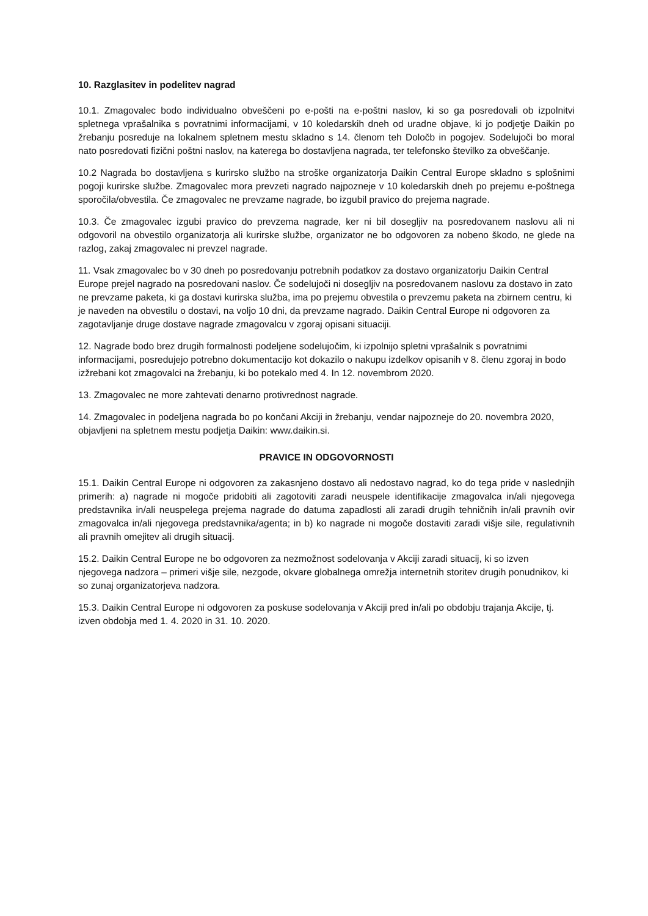10. Razglasitev in podelitev nagrad
10.1. Zmagovalec bodo individualno obveščeni po e-pošti na e-poštni naslov, ki so ga posredovali ob izpolnitvi spletnega vprašalnika s povratnimi informacijami, v 10 koledarskih dneh od uradne objave, ki jo podjetje Daikin po žrebanju posreduje na lokalnem spletnem mestu skladno s 14. členom teh Določb in pogojev. Sodelujoči bo moral nato posredovati fizični poštni naslov, na katerega bo dostavljena nagrada, ter telefonsko številko za obveščanje.
10.2 Nagrada bo dostavljena s kurirsko službo na stroške organizatorja Daikin Central Europe skladno s splošnimi pogoji kurirske službe. Zmagovalec mora prevzeti nagrado najpozneje v 10 koledarskih dneh po prejemu e-poštnega sporočila/obvestila. Če zmagovalec ne prevzame nagrade, bo izgubil pravico do prejema nagrade.
10.3. Če zmagovalec izgubi pravico do prevzema nagrade, ker ni bil dosegljiv na posredovanem naslovu ali ni odgovoril na obvestilo organizatorja ali kurirske službe, organizator ne bo odgovoren za nobeno škodo, ne glede na razlog, zakaj zmagovalec ni prevzel nagrade.
11. Vsak zmagovalec bo v 30 dneh po posredovanju potrebnih podatkov za dostavo organizatorju Daikin Central Europe prejel nagrado na posredovani naslov. Če sodelujoči ni dosegljiv na posredovanem naslovu za dostavo in zato ne prevzame paketa, ki ga dostavi kurirska služba, ima po prejemu obvestila o prevzemu paketa na zbirnem centru, ki je naveden na obvestilu o dostavi, na voljo 10 dni, da prevzame nagrado. Daikin Central Europe ni odgovoren za zagotavljanje druge dostave nagrade zmagovalcu v zgoraj opisani situaciji.
12. Nagrade bodo brez drugih formalnosti podeljene sodelujočim, ki izpolnijo spletni vprašalnik s povratnimi informacijami, posredujejo potrebno dokumentacijo kot dokazilo o nakupu izdelkov opisanih v 8. členu zgoraj in bodo izžrebani kot zmagovalci na žrebanju, ki bo potekalo med 4. In 12. novembrom 2020.
13. Zmagovalec ne more zahtevati denarno protivrednost nagrade.
14. Zmagovalec in podeljena nagrada bo po končani Akciji in žrebanju, vendar najpozneje do 20. novembra 2020, objavljeni na spletnem mestu podjetja Daikin: www.daikin.si.
PRAVICE IN ODGOVORNOSTI
15.1. Daikin Central Europe ni odgovoren za zakasnjeno dostavo ali nedostavo nagrad, ko do tega pride v naslednjih primerih: a) nagrade ni mogoče pridobiti ali zagotoviti zaradi neuspele identifikacije zmagovalca in/ali njegovega predstavnika in/ali neuspelega prejema nagrade do datuma zapadlosti ali zaradi drugih tehničnih in/ali pravnih ovir zmagovalca in/ali njegovega predstavnika/agenta; in b) ko nagrade ni mogoče dostaviti zaradi višje sile, regulativnih ali pravnih omejitev ali drugih situacij.
15.2. Daikin Central Europe ne bo odgovoren za nezmožnost sodelovanja v Akciji zaradi situacij, ki so izven njegovega nadzora – primeri višje sile, nezgode, okvare globalnega omrežja internetnih storitev drugih ponudnikov, ki so zunaj organizatorjeva nadzora.
15.3. Daikin Central Europe ni odgovoren za poskuse sodelovanja v Akciji pred in/ali po obdobju trajanja Akcije, tj. izven obdobja med 1. 4. 2020 in 31. 10. 2020.